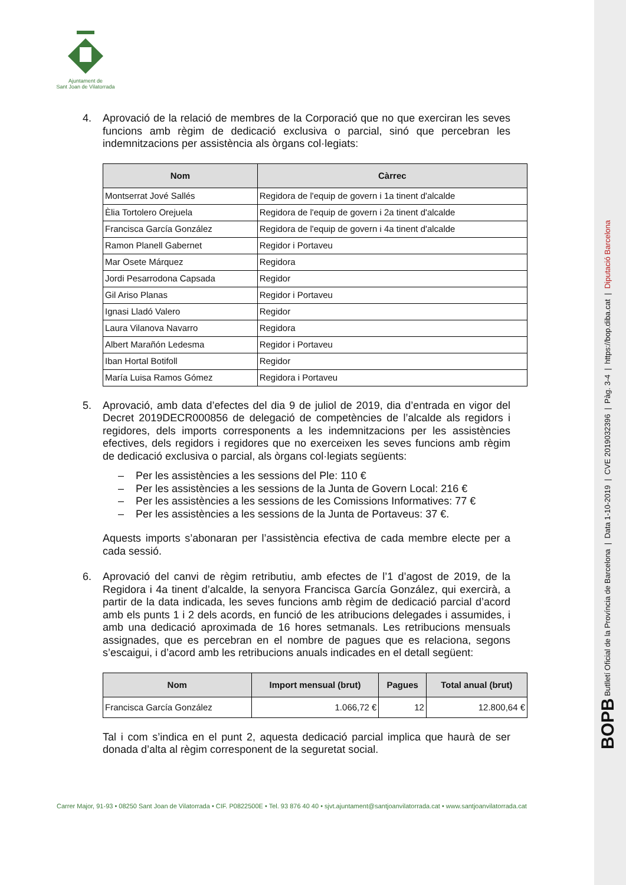Ajuntament de
Sant Joan de Vilatorrada
4. Aprovació de la relació de membres de la Corporació que no que exerciran les seves funcions amb règim de dedicació exclusiva o parcial, sinó que percebran les indemnitzacions per assistència als òrgans col·legiats:
| Nom | Càrrec |
| --- | --- |
| Montserrat Jové Sallés | Regidora de l'equip de govern i 1a tinent d'alcalde |
| Èlia Tortolero Orejuela | Regidora de l'equip de govern i 2a tinent d'alcalde |
| Francisca García González | Regidora de l'equip de govern i 4a tinent d'alcalde |
| Ramon Planell Gabernet | Regidor i Portaveu |
| Mar Osete Márquez | Regidora |
| Jordi Pesarrodona Capsada | Regidor |
| Gil Ariso Planas | Regidor i Portaveu |
| Ignasi Lladó Valero | Regidor |
| Laura Vilanova Navarro | Regidora |
| Albert Marañón Ledesma | Regidor i Portaveu |
| Iban Hortal Botifoll | Regidor |
| María Luisa Ramos Gómez | Regidora i Portaveu |
5. Aprovació, amb data d’efectes del dia 9 de juliol de 2019, dia d’entrada en vigor del Decret 2019DECR000856 de delegació de competències de l’alcalde als regidors i regidores, dels imports corresponents a les indemnitzacions per les assistències efectives, dels regidors i regidores que no exerceixen les seves funcions amb règim de dedicació exclusiva o parcial, als òrgans col·legiats següents:
– Per les assistències a les sessions del Ple: 110 €
– Per les assistències a les sessions de la Junta de Govern Local: 216 €
– Per les assistències a les sessions de les Comissions Informatives: 77 €
– Per les assistències a les sessions de la Junta de Portaveus: 37 €.
Aquests imports s’abonaran per l’assistència efectiva de cada membre electe per a cada sessió.
6. Aprovació del canvi de règim retributiu, amb efectes de l’1 d’agost de 2019, de la Regidora i 4a tinent d’alcalde, la senyora Francisca García González, qui exercirà, a partir de la data indicada, les seves funcions amb règim de dedicació parcial d’acord amb els punts 1 i 2 dels acords, en funció de les atribucions delegades i assumides, i amb una dedicació aproximada de 16 hores setmanals. Les retribucions mensuals assignades, que es percebran en el nombre de pagues que es relaciona, segons s’escaigui, i d’acord amb les retribucions anuals indicades en el detall següent:
| Nom | Import mensual (brut) | Pagues | Total anual (brut) |
| --- | --- | --- | --- |
| Francisca García González | 1.066,72 € | 12 | 12.800,64 € |
Tal i com s’indica en el punt 2, aquesta dedicació parcial implica que haurà de ser donada d’alta al règim corresponent de la seguretat social.
Carrer Major, 91-93 • 08250 Sant Joan de Vilatorrada • CIF. P0822500E • Tel. 93 876 40 40 • sjvt.ajuntament@santjoanvilatorrada.cat • www.santjoanvilatorrada.cat
BOPB Butlletí Oficial de la Província de Barcelona | Data 1-10-2019 | CVE 2019032396 | Pàg. 3-4 | https://bop.diba.cat | Diputació Barcelona